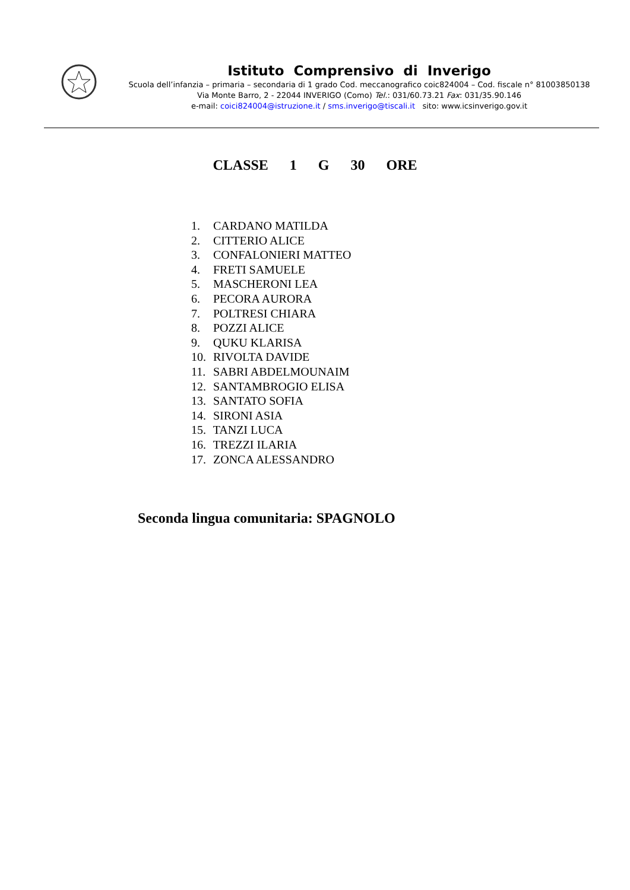Istituto Comprensivo di Inverigo
Scuola dell’infanzia – primaria – secondaria di 1 grado Cod. meccanografico coic824004 – Cod. fiscale n° 81003850138
Via Monte Barro, 2 - 22044 INVERIGO (Como) Tel.: 031/60.73.21 Fax: 031/35.90.146
e-mail: coici824004@istruzione.it / sms.inverigo@tiscali.it sito: www.icsinverigo.gov.it
CLASSE 1 G 30 ORE
1. CARDANO MATILDA
2. CITTERIO ALICE
3. CONFALONIERI MATTEO
4. FRETI SAMUELE
5. MASCHERONI LEA
6. PECORA AURORA
7. POLTRESI CHIARA
8. POZZI ALICE
9. QUKU KLARISA
10. RIVOLTA DAVIDE
11. SABRI ABDELMOUNAIM
12. SANTAMBROGIO ELISA
13. SANTATO SOFIA
14. SIRONI ASIA
15. TANZI LUCA
16. TREZZI ILARIA
17. ZONCA ALESSANDRO
Seconda lingua comunitaria: SPAGNOLO